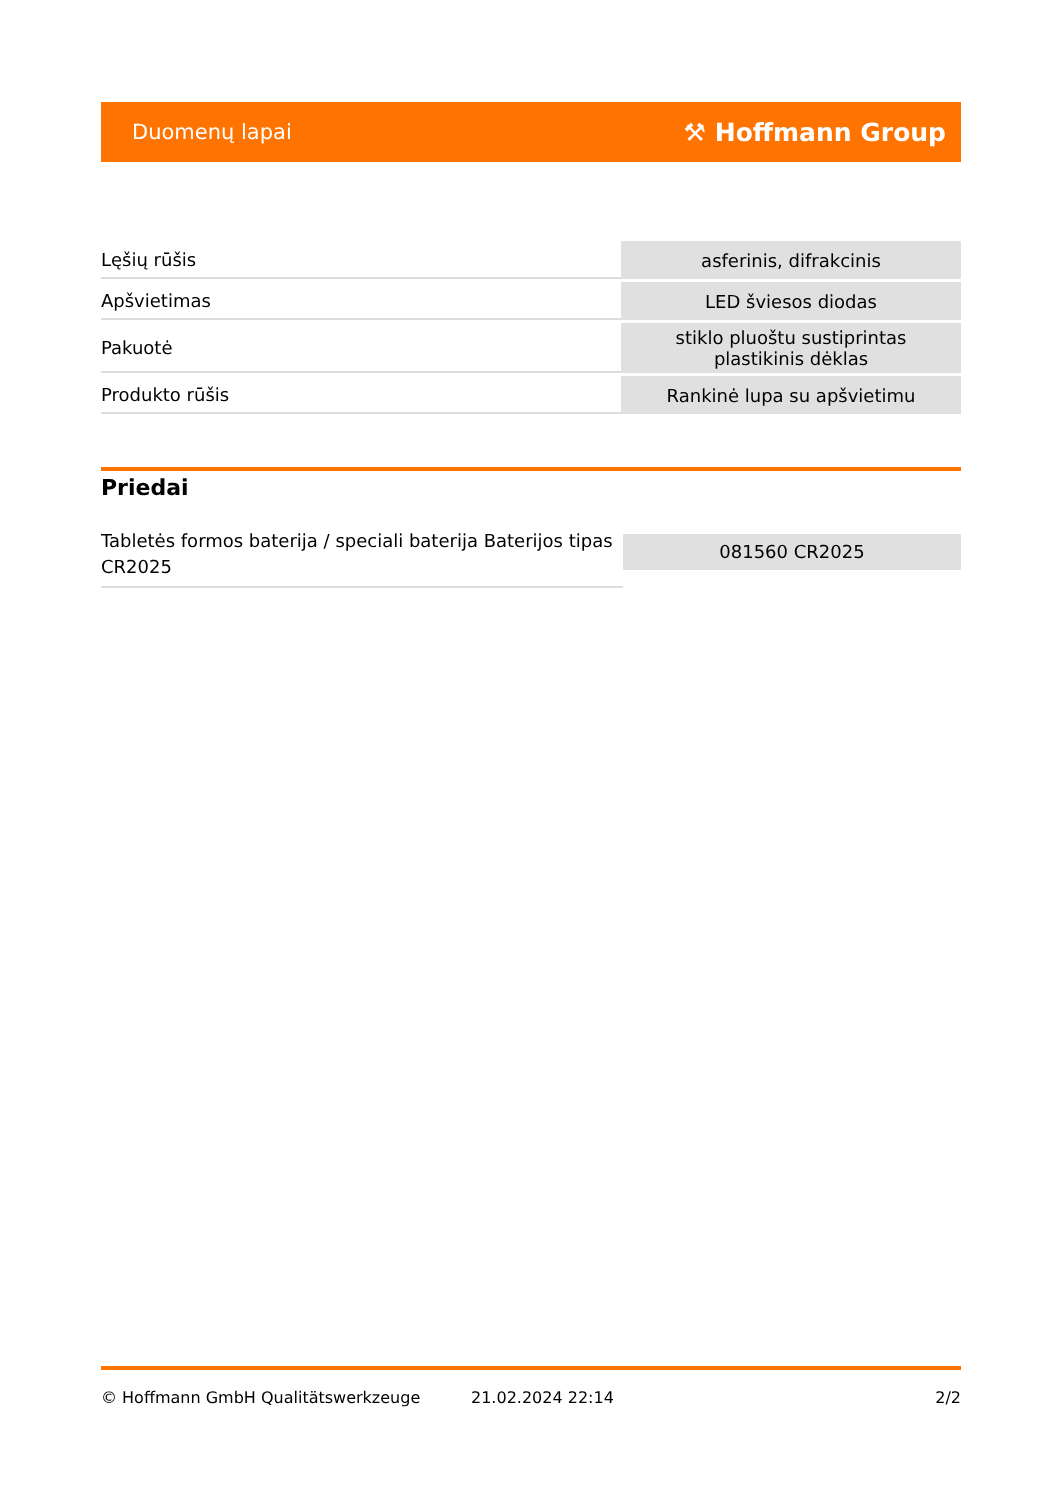Duomenų lapai ⚒ Hoffmann Group
| Lęšių rūšis | asferinis, difrakcinis |
| Apšvietimas | LED šviesos diodas |
| Pakuotė | stiklo pluoštu sustiprintas plastikinis dėklas |
| Produkto rūšis | Rankinė lupa su apšvietimu |
Priedai
Tabletės formos baterija / speciali baterija Baterijos tipas CR2025
081560 CR2025
© Hoffmann GmbH Qualitätswerkzeuge 21.02.2024 22:14 2/2